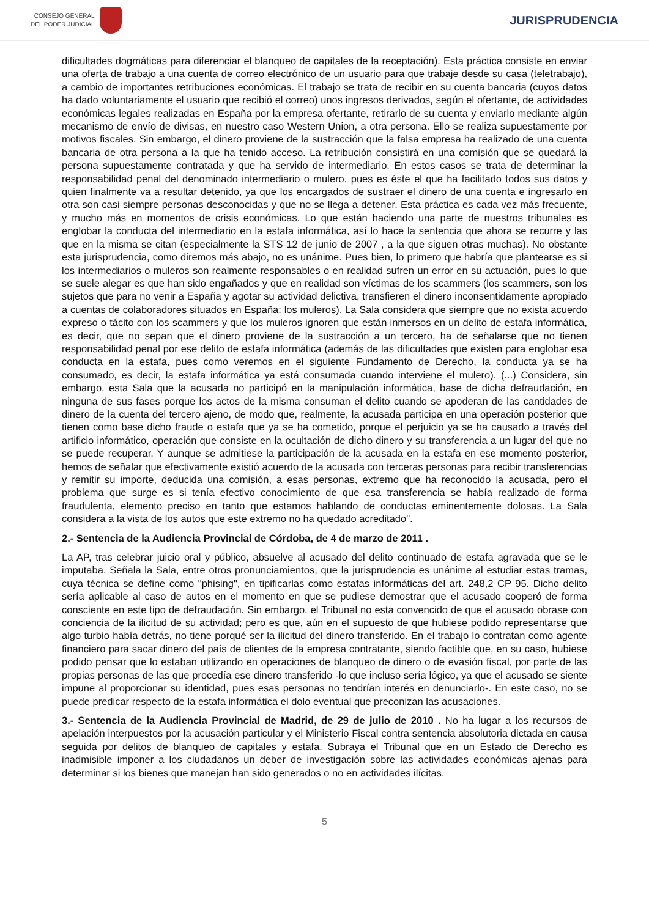CONSEJO GENERAL
DEL PODER JUDICIAL
JURISPRUDENCIA
dificultades dogmáticas para diferenciar el blanqueo de capitales de la receptación). Esta práctica consiste en enviar una oferta de trabajo a una cuenta de correo electrónico de un usuario para que trabaje desde su casa (teletrabajo), a cambio de importantes retribuciones económicas. El trabajo se trata de recibir en su cuenta bancaria (cuyos datos ha dado voluntariamente el usuario que recibió el correo) unos ingresos derivados, según el ofertante, de actividades económicas legales realizadas en España por la empresa ofertante, retirarlo de su cuenta y enviarlo mediante algún mecanismo de envío de divisas, en nuestro caso Western Union, a otra persona. Ello se realiza supuestamente por motivos fiscales. Sin embargo, el dinero proviene de la sustracción que la falsa empresa ha realizado de una cuenta bancaria de otra persona a la que ha tenido acceso. La retribución consistirá en una comisión que se quedará la persona supuestamente contratada y que ha servido de intermediario. En estos casos se trata de determinar la responsabilidad penal del denominado intermediario o mulero, pues es éste el que ha facilitado todos sus datos y quien finalmente va a resultar detenido, ya que los encargados de sustraer el dinero de una cuenta e ingresarlo en otra son casi siempre personas desconocidas y que no se llega a detener. Esta práctica es cada vez más frecuente, y mucho más en momentos de crisis económicas. Lo que están haciendo una parte de nuestros tribunales es englobar la conducta del intermediario en la estafa informática, así lo hace la sentencia que ahora se recurre y las que en la misma se citan (especialmente la STS 12 de junio de 2007 , a la que siguen otras muchas). No obstante esta jurisprudencia, como diremos más abajo, no es unánime. Pues bien, lo primero que habría que plantearse es si los intermediarios o muleros son realmente responsables o en realidad sufren un error en su actuación, pues lo que se suele alegar es que han sido engañados y que en realidad son víctimas de los scammers (los scammers, son los sujetos que para no venir a España y agotar su actividad delictiva, transfieren el dinero inconsentidamente apropiado a cuentas de colaboradores situados en España: los muleros). La Sala considera que siempre que no exista acuerdo expreso o tácito con los scammers y que los muleros ignoren que están inmersos en un delito de estafa informática, es decir, que no sepan que el dinero proviene de la sustracción a un tercero, ha de señalarse que no tienen responsabilidad penal por ese delito de estafa informática (además de las dificultades que existen para englobar esa conducta en la estafa, pues como veremos en el siguiente Fundamento de Derecho, la conducta ya se ha consumado, es decir, la estafa informática ya está consumada cuando interviene el mulero). (...) Considera, sin embargo, esta Sala que la acusada no participó en la manipulación informática, base de dicha defraudación, en ninguna de sus fases porque los actos de la misma consuman el delito cuando se apoderan de las cantidades de dinero de la cuenta del tercero ajeno, de modo que, realmente, la acusada participa en una operación posterior que tienen como base dicho fraude o estafa que ya se ha cometido, porque el perjuicio ya se ha causado a través del artificio informático, operación que consiste en la ocultación de dicho dinero y su transferencia a un lugar del que no se puede recuperar. Y aunque se admitiese la participación de la acusada en la estafa en ese momento posterior, hemos de señalar que efectivamente existió acuerdo de la acusada con terceras personas para recibir transferencias y remitir su importe, deducida una comisión, a esas personas, extremo que ha reconocido la acusada, pero el problema que surge es si tenía efectivo conocimiento de que esa transferencia se había realizado de forma fraudulenta, elemento preciso en tanto que estamos hablando de conductas eminentemente dolosas. La Sala considera a la vista de los autos que este extremo no ha quedado acreditado".
2.- Sentencia de la Audiencia Provincial de Córdoba, de 4 de marzo de 2011 .
La AP, tras celebrar juicio oral y público, absuelve al acusado del delito continuado de estafa agravada que se le imputaba. Señala la Sala, entre otros pronunciamientos, que la jurisprudencia es unánime al estudiar estas tramas, cuya técnica se define como "phising", en tipificarlas como estafas informáticas del art. 248,2 CP 95. Dicho delito sería aplicable al caso de autos en el momento en que se pudiese demostrar que el acusado cooperó de forma consciente en este tipo de defraudación. Sin embargo, el Tribunal no esta convencido de que el acusado obrase con conciencia de la ilicitud de su actividad; pero es que, aún en el supuesto de que hubiese podido representarse que algo turbio había detrás, no tiene porqué ser la ilicitud del dinero transferido. En el trabajo lo contratan como agente financiero para sacar dinero del país de clientes de la empresa contratante, siendo factible que, en su caso, hubiese podido pensar que lo estaban utilizando en operaciones de blanqueo de dinero o de evasión fiscal, por parte de las propias personas de las que procedía ese dinero transferido -lo que incluso sería lógico, ya que el acusado se siente impune al proporcionar su identidad, pues esas personas no tendrían interés en denunciarlo-. En este caso, no se puede predicar respecto de la estafa informática el dolo eventual que preconizan las acusaciones.
3.- Sentencia de la Audiencia Provincial de Madrid, de 29 de julio de 2010 . No ha lugar a los recursos de apelación interpuestos por la acusación particular y el Ministerio Fiscal contra sentencia absolutoria dictada en causa seguida por delitos de blanqueo de capitales y estafa. Subraya el Tribunal que en un Estado de Derecho es inadmisible imponer a los ciudadanos un deber de investigación sobre las actividades económicas ajenas para determinar si los bienes que manejan han sido generados o no en actividades ilícitas.
5